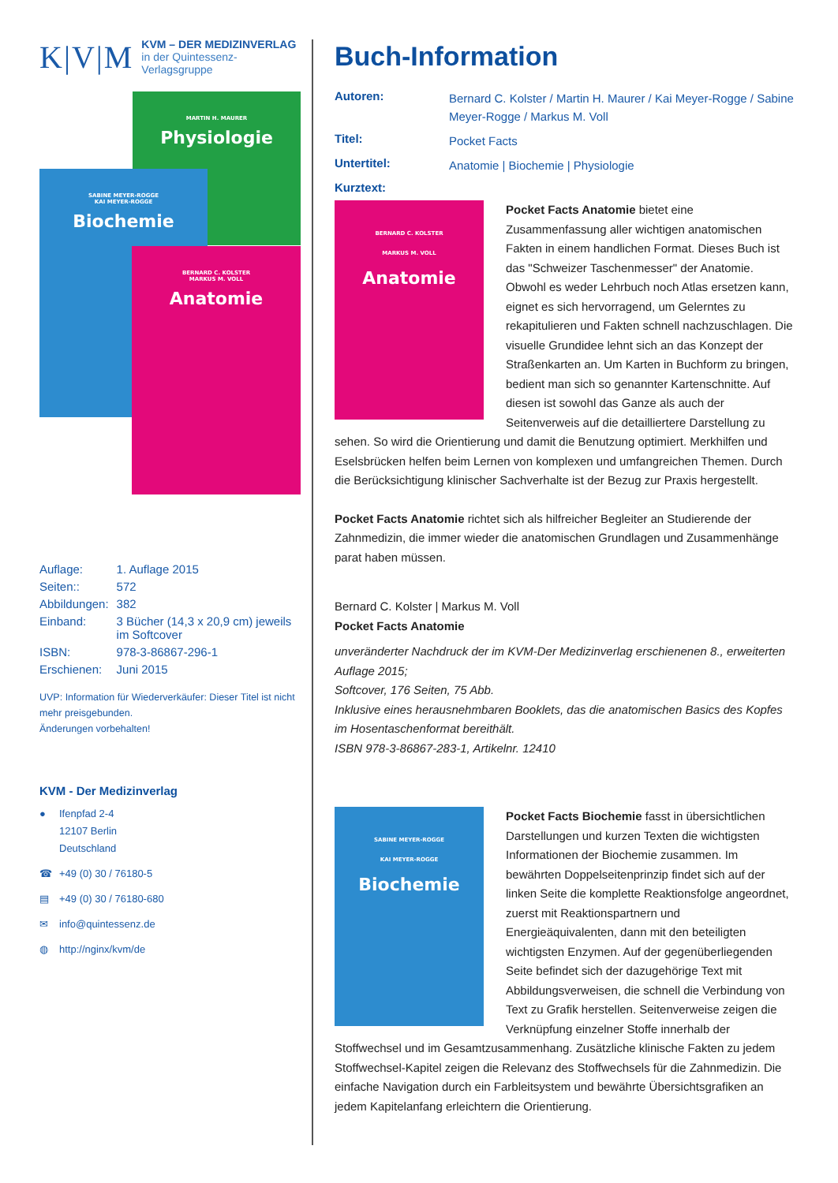K|V|M
KVM – DER MEDIZINVERLAG
in der Quintessenz-Verlagsgruppe
MARTIN H. MAURER
Physiologie
SABINE MEYER-ROGGE
KAI MEYER-ROGGE
Biochemie
BERNARD C. KOLSTER
MARKUS M. VOLL
Anatomie
| Auflage: | 1. Auflage 2015 |
| Seiten:: | 572 |
| Abbildungen: | 382 |
| Einband: | 3 Bücher (14,3 x 20,9 cm) jeweils im Softcover |
| ISBN: | 978-3-86867-296-1 |
| Erschienen: | Juni 2015 |
UVP: Information für Wiederverkäufer: Dieser Titel ist nicht mehr preisgebunden.
Änderungen vorbehalten!
KVM - Der Medizinverlag
● Ifenpfad 2-4
12107 Berlin
Deutschland
☎ +49 (0) 30 / 76180-5
▤ +49 (0) 30 / 76180-680
✉ info@quintessenz.de
◍ http://nginx/kvm/de
Buch-Information
| Autoren: | Bernard C. Kolster / Martin H. Maurer / Kai Meyer-Rogge / Sabine Meyer-Rogge / Markus M. Voll |
| Titel: | Pocket Facts |
| Untertitel: | Anatomie / Biochemie / Physiologie |
| Kurztext: | |
BERNARD C. KOLSTER
MARKUS M. VOLL
Anatomie
Pocket Facts Anatomie bietet eine Zusammenfassung aller wichtigen anatomischen Fakten in einem handlichen Format. Dieses Buch ist das "Schweizer Taschenmesser" der Anatomie. Obwohl es weder Lehrbuch noch Atlas ersetzen kann, eignet es sich hervorragend, um Gelerntes zu rekapitulieren und Fakten schnell nachzuschlagen. Die visuelle Grundidee lehnt sich an das Konzept der Straßenkarten an. Um Karten in Buchform zu bringen, bedient man sich so genannter Kartenschnitte. Auf diesen ist sowohl das Ganze als auch der Seitenverweis auf die detailliertere Darstellung zu sehen. So wird die Orientierung und damit die Benutzung optimiert. Merkhilfen und Eselsbrücken helfen beim Lernen von komplexen und umfangreichen Themen. Durch die Berücksichtigung klinischer Sachverhalte ist der Bezug zur Praxis hergestellt.
Pocket Facts Anatomie richtet sich als hilfreicher Begleiter an Studierende der Zahnmedizin, die immer wieder die anatomischen Grundlagen und Zusammenhänge parat haben müssen.
Bernard C. Kolster | Markus M. Voll
Pocket Facts Anatomie
unveränderter Nachdruck der im KVM-Der Medizinverlag erschienenen 8., erweiterten Auflage 2015;
Softcover, 176 Seiten, 75 Abb.
Inklusive eines herausnehmbaren Booklets, das die anatomischen Basics des Kopfes im Hosentaschenformat bereithält.
ISBN 978-3-86867-283-1, Artikelnr. 12410
SABINE MEYER-ROGGE
KAI MEYER-ROGGE
Biochemie
Pocket Facts Biochemie fasst in übersichtlichen Darstellungen und kurzen Texten die wichtigsten Informationen der Biochemie zusammen. Im bewährten Doppelseitenprinzip findet sich auf der linken Seite die komplette Reaktionsfolge angeordnet, zuerst mit Reaktionspartnern und Energieäquivalenten, dann mit den beteiligten wichtigsten Enzymen. Auf der gegenüberliegenden Seite befindet sich der dazugehörige Text mit Abbildungsverweisen, die schnell die Verbindung von Text zu Grafik herstellen. Seitenverweise zeigen die Verknüpfung einzelner Stoffe innerhalb der Stoffwechsel und im Gesamtzusammenhang. Zusätzliche klinische Fakten zu jedem Stoffwechsel-Kapitel zeigen die Relevanz des Stoffwechsels für die Zahnmedizin. Die einfache Navigation durch ein Farbleitsystem und bewährte Übersichtsgrafiken an jedem Kapitelanfang erleichtern die Orientierung.